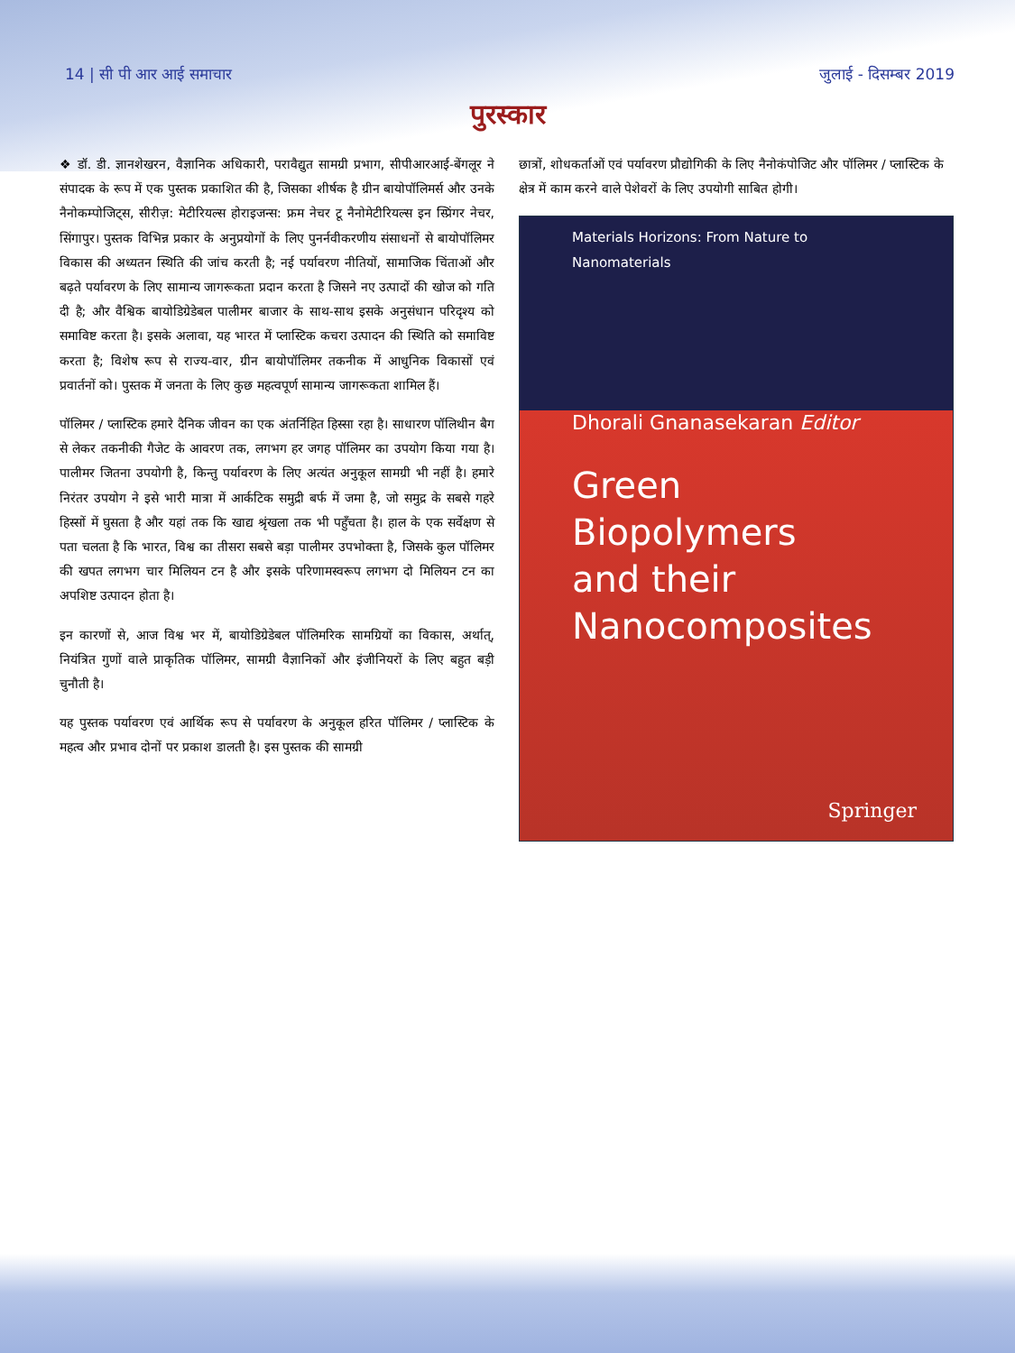14 | सी पी आर आई समाचार जुलाई - दिसम्बर 2019
पुरस्कार
❖ डॉ. डी. ज्ञानशेखरन, वैज्ञानिक अधिकारी, परावैद्युत सामग्री प्रभाग, सीपीआरआई-बेंगलूर ने संपादक के रूप में एक पुस्तक प्रकाशित की है, जिसका शीर्षक है ग्रीन बायोपॉलिमर्स और उनके नैनोकम्पोजिट्स, सीरीज़: मेटीरियल्स होराइजन्स: फ्रम नेचर टू नैनोमेटीरियल्स इन स्प्रिंगर नेचर, सिंगापुर। पुस्तक विभिन्न प्रकार के अनुप्रयोगों के लिए पुनर्नवीकरणीय संसाधनों से बायोपॉलिमर विकास की अध्यतन स्थिति की जांच करती है; नई पर्यावरण नीतियों, सामाजिक चिंताओं और बढ़ते पर्यावरण के लिए सामान्य जागरूकता प्रदान करता है जिसने नए उत्पादों की खोज को गति दी है; और वैश्विक बायोडिग्रेडेबल पालीमर बाजार के साथ-साथ इसके अनुसंधान परिदृश्य को समाविष्ट करता है। इसके अलावा, यह भारत में प्लास्टिक कचरा उत्पादन की स्थिति को समाविष्ट करता है; विशेष रूप से राज्य-वार, ग्रीन बायोपॉलिमर तकनीक में आधुनिक विकासों एवं प्रवार्तनों को। पुस्तक में जनता के लिए कुछ महत्वपूर्ण सामान्य जागरूकता शामिल हैं।
पॉलिमर / प्लास्टिक हमारे दैनिक जीवन का एक अंतर्निहित हिस्सा रहा है। साधारण पॉलिथीन बैग से लेकर तकनीकी गैजेट के आवरण तक, लगभग हर जगह पॉलिमर का उपयोग किया गया है। पालीमर जितना उपयोगी है, किन्तु पर्यावरण के लिए अत्यंत अनुकूल सामग्री भी नहीं है। हमारे निरंतर उपयोग ने इसे भारी मात्रा में आर्कटिक समुद्री बर्फ में जमा है, जो समुद्र के सबसे गहरे हिस्सों में घुसता है और यहां तक कि खाद्य श्रृंखला तक भी पहुँचता है। हाल के एक सर्वेक्षण से पता चलता है कि भारत, विश्व का तीसरा सबसे बड़ा पालीमर उपभोक्ता है, जिसके कुल पॉलिमर की खपत लगभग चार मिलियन टन है और इसके परिणामस्वरूप लगभग दो मिलियन टन का अपशिष्ट उत्पादन होता है।
इन कारणों से, आज विश्व भर में, बायोडिग्रेडेबल पॉलिमरिक सामग्रियों का विकास, अर्थात्, नियंत्रित गुणों वाले प्राकृतिक पॉलिमर, सामग्री वैज्ञानिकों और इंजीनियरों के लिए बहुत बड़ी चुनौती है।
यह पुस्तक पर्यावरण एवं आर्थिक रूप से पर्यावरण के अनुकूल हरित पॉलिमर / प्लास्टिक के महत्व और प्रभाव दोनों पर प्रकाश डालती है। इस पुस्तक की सामग्री
छात्रों, शोधकर्ताओं एवं पर्यावरण प्रौद्योगिकी के लिए नैनोकंपोजिट और पॉलिमर / प्लास्टिक के क्षेत्र में काम करने वाले पेशेवरों के लिए उपयोगी साबित होगी।
Materials Horizons: From Nature to Nanomaterials
Dhorali Gnanasekaran Editor
Green Biopolymers
and their
Nanocomposites
Springer